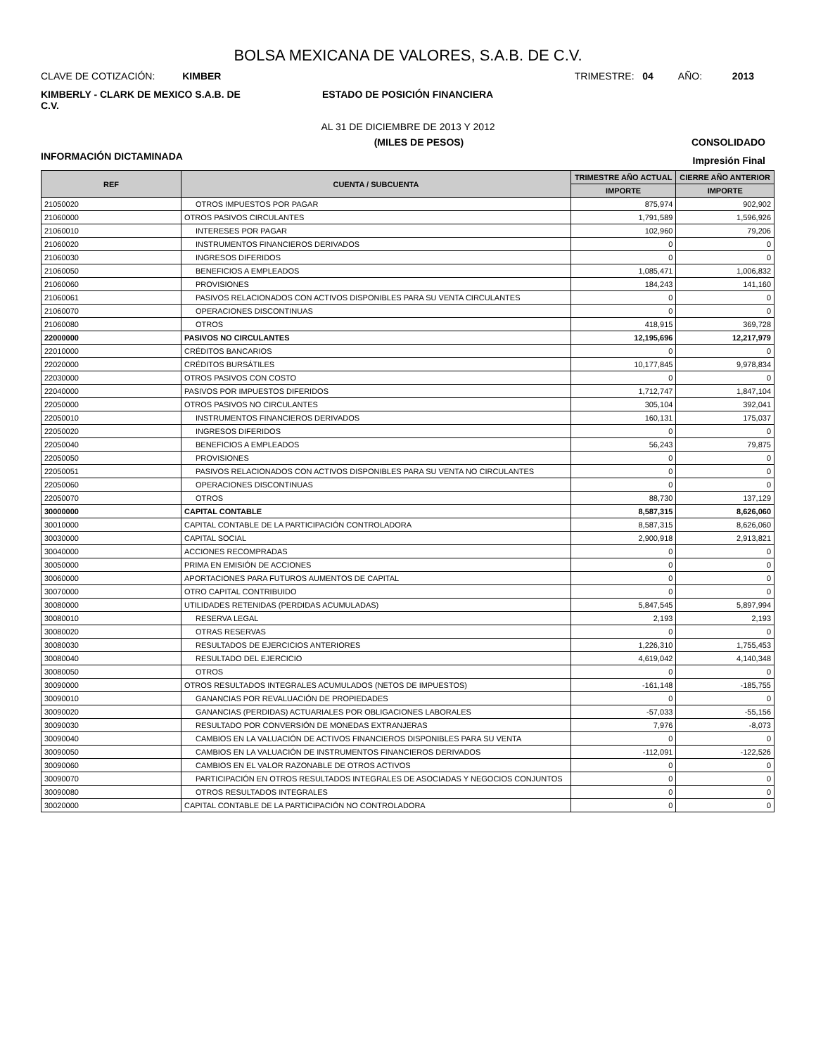BOLSA MEXICANA DE VALORES, S.A.B. DE C.V.
CLAVE DE COTIZACIÓN: KIMBER
TRIMESTRE: 04 AÑO: 2013
KIMBERLY - CLARK DE MEXICO S.A.B. DE C.V.
ESTADO DE POSICIÓN FINANCIERA
AL 31 DE DICIEMBRE DE 2013 Y 2012
(MILES DE PESOS) CONSOLIDADO
INFORMACIÓN DICTAMINADA
Impresión Final
| REF | CUENTA / SUBCUENTA | TRIMESTRE AÑO ACTUAL | CIERRE AÑO ANTERIOR |
| --- | --- | --- | --- |
| | | IMPORTE | IMPORTE |
| 21050020 | OTROS IMPUESTOS POR PAGAR | 875,974 | 902,902 |
| 21060000 | OTROS PASIVOS CIRCULANTES | 1,791,589 | 1,596,926 |
| 21060010 | INTERESES POR PAGAR | 102,960 | 79,206 |
| 21060020 | INSTRUMENTOS FINANCIEROS DERIVADOS | 0 | 0 |
| 21060030 | INGRESOS DIFERIDOS | 0 | 0 |
| 21060050 | BENEFICIOS A EMPLEADOS | 1,085,471 | 1,006,832 |
| 21060060 | PROVISIONES | 184,243 | 141,160 |
| 21060061 | PASIVOS RELACIONADOS CON ACTIVOS DISPONIBLES PARA SU VENTA CIRCULANTES | 0 | 0 |
| 21060070 | OPERACIONES DISCONTINUAS | 0 | 0 |
| 21060080 | OTROS | 418,915 | 369,728 |
| 22000000 | PASIVOS NO CIRCULANTES | 12,195,696 | 12,217,979 |
| 22010000 | CRÉDITOS BANCARIOS | 0 | 0 |
| 22020000 | CRÉDITOS BURSÁTILES | 10,177,845 | 9,978,834 |
| 22030000 | OTROS PASIVOS CON COSTO | 0 | 0 |
| 22040000 | PASIVOS POR IMPUESTOS DIFERIDOS | 1,712,747 | 1,847,104 |
| 22050000 | OTROS PASIVOS NO CIRCULANTES | 305,104 | 392,041 |
| 22050010 | INSTRUMENTOS FINANCIEROS DERIVADOS | 160,131 | 175,037 |
| 22050020 | INGRESOS DIFERIDOS | 0 | 0 |
| 22050040 | BENEFICIOS A EMPLEADOS | 56,243 | 79,875 |
| 22050050 | PROVISIONES | 0 | 0 |
| 22050051 | PASIVOS RELACIONADOS CON ACTIVOS DISPONIBLES PARA SU VENTA NO CIRCULANTES | 0 | 0 |
| 22050060 | OPERACIONES DISCONTINUAS | 0 | 0 |
| 22050070 | OTROS | 88,730 | 137,129 |
| 30000000 | CAPITAL CONTABLE | 8,587,315 | 8,626,060 |
| 30010000 | CAPITAL CONTABLE DE LA PARTICIPACIÓN CONTROLADORA | 8,587,315 | 8,626,060 |
| 30030000 | CAPITAL SOCIAL | 2,900,918 | 2,913,821 |
| 30040000 | ACCIONES RECOMPRADAS | 0 | 0 |
| 30050000 | PRIMA EN EMISIÓN DE ACCIONES | 0 | 0 |
| 30060000 | APORTACIONES PARA FUTUROS AUMENTOS DE CAPITAL | 0 | 0 |
| 30070000 | OTRO CAPITAL CONTRIBUIDO | 0 | 0 |
| 30080000 | UTILIDADES RETENIDAS (PERDIDAS ACUMULADAS) | 5,847,545 | 5,897,994 |
| 30080010 | RESERVA LEGAL | 2,193 | 2,193 |
| 30080020 | OTRAS RESERVAS | 0 | 0 |
| 30080030 | RESULTADOS DE EJERCICIOS ANTERIORES | 1,226,310 | 1,755,453 |
| 30080040 | RESULTADO DEL EJERCICIO | 4,619,042 | 4,140,348 |
| 30080050 | OTROS | 0 | 0 |
| 30090000 | OTROS RESULTADOS INTEGRALES ACUMULADOS (NETOS DE IMPUESTOS) | -161,148 | -185,755 |
| 30090010 | GANANCIAS POR REVALUACIÓN DE PROPIEDADES | 0 | 0 |
| 30090020 | GANANCIAS (PERDIDAS) ACTUARIALES POR OBLIGACIONES LABORALES | -57,033 | -55,156 |
| 30090030 | RESULTADO POR CONVERSIÓN DE MONEDAS EXTRANJERAS | 7,976 | -8,073 |
| 30090040 | CAMBIOS EN LA VALUACIÓN DE ACTIVOS FINANCIEROS DISPONIBLES PARA SU VENTA | 0 | 0 |
| 30090050 | CAMBIOS EN LA VALUACIÓN DE INSTRUMENTOS FINANCIEROS DERIVADOS | -112,091 | -122,526 |
| 30090060 | CAMBIOS EN EL VALOR RAZONABLE DE OTROS ACTIVOS | 0 | 0 |
| 30090070 | PARTICIPACIÓN EN OTROS RESULTADOS INTEGRALES DE ASOCIADAS Y NEGOCIOS CONJUNTOS | 0 | 0 |
| 30090080 | OTROS RESULTADOS INTEGRALES | 0 | 0 |
| 30020000 | CAPITAL CONTABLE DE LA PARTICIPACIÓN NO CONTROLADORA | 0 | 0 |